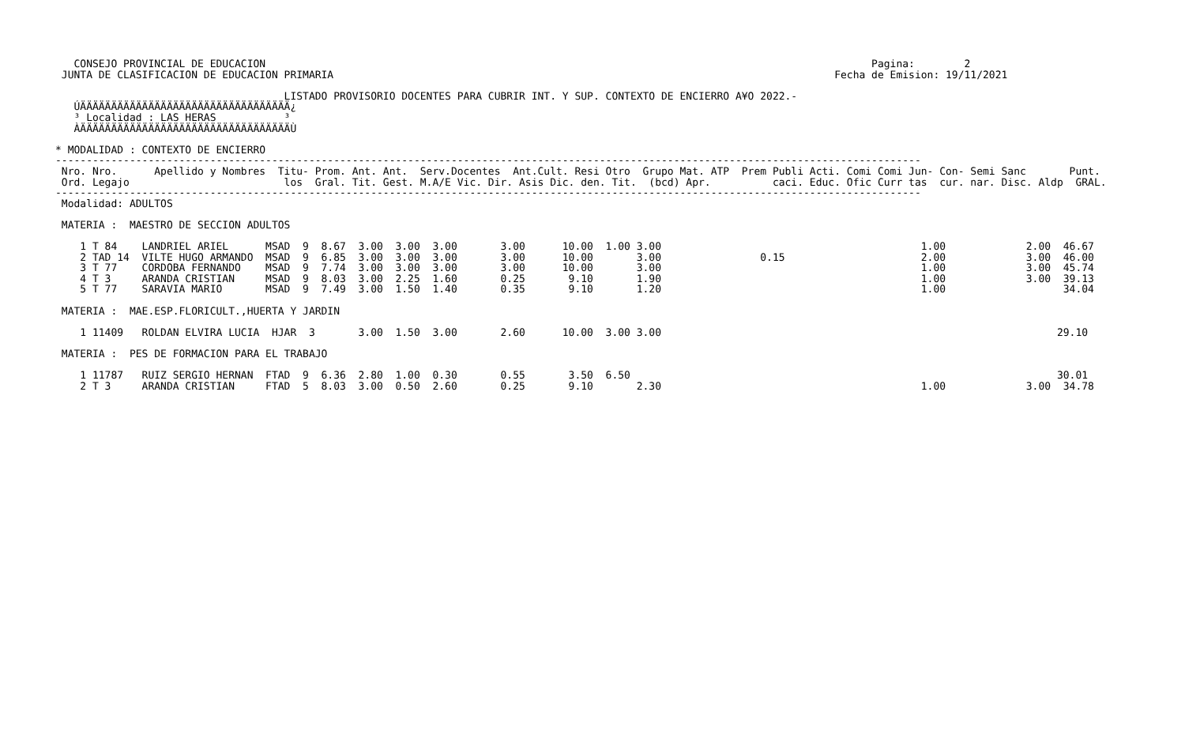CONSEJO PROVINCIAL DE EDUCACION                                                                                                  Pagina:        2
 JUNTA DE CLASIFICACION DE EDUCACION PRIMARIA                                                                                 Fecha de Emision: 19/11/2021

                                     LISTADO PROVISORIO DOCENTES PARA CUBRIR INT. Y SUP. CONTEXTO DE ENCIERRO A¥O 2022.-
   ÚÄÄÄÄÄÄÄÄÄÄÄÄÄÄÄÄÄÄÄÄÄÄÄÄÄÄÄÄÄÄÄÄÄÄ¿
   ³ Localidad : LAS HERAS           ³
   ÀÄÄÄÄÄÄÄÄÄÄÄÄÄÄÄÄÄÄÄÄÄÄÄÄÄÄÄÄÄÄÄÄÄÄÙ

* MODALIDAD : CONTEXTO DE ENCIERRO
--------------------------------------------------------------------------------------------------------------------------------------------
 Nro. Nro.      Apellido y Nombres  Titu- Prom. Ant. Ant.  Serv.Docentes  Ant.Cult. Resi Otro  Grupo Mat. ATP  Prem Publi Acti. Comi Comi Jun- Con- Semi Sanc       Punt.
 Ord. Legajo                         los  Gral. Tit. Gest. M.A/E Vic. Dir. Asis Dic. den. Tit.  (bcd) Apr.          caci. Educ. Ofic Curr tas  cur. nar. Disc. Aldp  GRAL.
--------------------------------------------------------------------------------------------------------------------------------------------
 Modalidad: ADULTOS

 MATERIA :  MAESTRO DE SECCION ADULTOS

    1 T 84    LANDRIEL ARIEL      MSAD  9  8.67  3.00  3.00  3.00       3.00      10.00  1.00 3.00                                          1.00             2.00  46.67
    2 TAD 14  VILTE HUGO ARMANDO  MSAD  9  6.85  3.00  3.00  3.00       3.00      10.00       3.00                0.15                      2.00             3.00  46.00
    3 T 77    CORDOBA FERNANDO    MSAD  9  7.74  3.00  3.00  3.00       3.00      10.00       3.00                                          1.00             3.00  45.74
    4 T 3     ARANDA CRISTIAN     MSAD  9  8.03  3.00  2.25  1.60       0.25       9.10       1.90                                          1.00             3.00  39.13
    5 T 77    SARAVIA MARIO       MSAD  9  7.49  3.00  1.50  1.40       0.35       9.10       1.20                                          1.00                   34.04

 MATERIA :  MAE.ESP.FLORICULT.,HUERTA Y JARDIN

    1 11409   ROLDAN ELVIRA LUCIA  HJAR  3       3.00  1.50  3.00       2.60      10.00  3.00 3.00                                                                29.10

 MATERIA :  PES DE FORMACION PARA EL TRABAJO

    1 11787   RUIZ SERGIO HERNAN  FTAD  9  6.36  2.80  1.00  0.30       0.55       3.50  6.50                                                                     30.01
    2 T 3     ARANDA CRISTIAN     FTAD  5  8.03  3.00  0.50  2.60       0.25       9.10       2.30                                          1.00             3.00  34.78